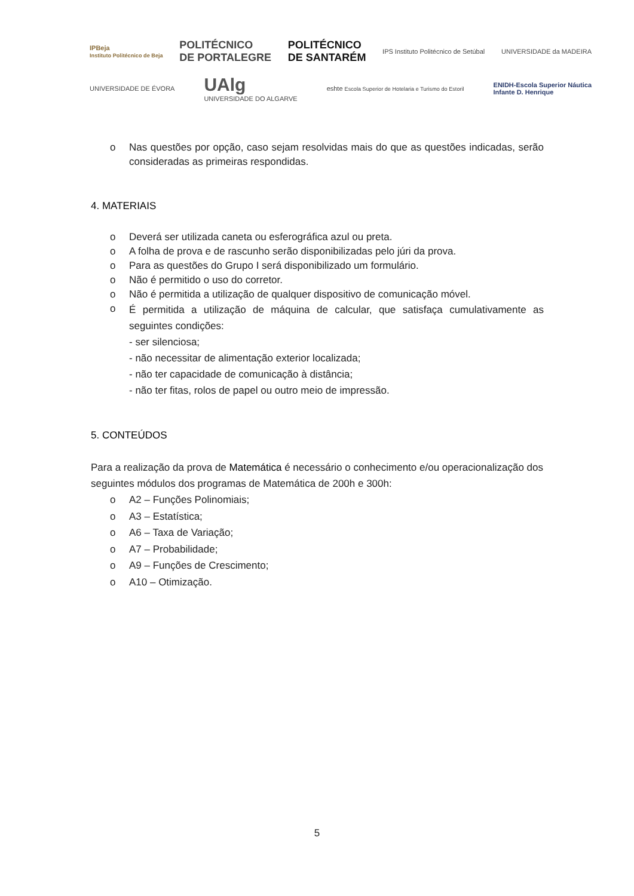IPBeja
Instituto Politécnico de Beja POLITÉCNICO
DE PORTALEGRE POLITÉCNICO
DE SANTARÉM IPS Instituto Politécnico de Setúbal UNIVERSIDADE da MADEIRA
UNIVERSIDADE DE ÉVORA UAlg
UNIVERSIDADE DO ALGARVE eshte Escola Superior de Hotelaria e Turismo do Estoril ENIDH-Escola Superior Náutica
Infante D. Henrique
o Nas questões por opção, caso sejam resolvidas mais do que as questões indicadas, serão consideradas as primeiras respondidas.
4. MATERIAIS
o Deverá ser utilizada caneta ou esferográfica azul ou preta.
o A folha de prova e de rascunho serão disponibilizadas pelo júri da prova.
o Para as questões do Grupo I será disponibilizado um formulário.
o Não é permitido o uso do corretor.
o Não é permitida a utilização de qualquer dispositivo de comunicação móvel.
o É permitida a utilização de máquina de calcular, que satisfaça cumulativamente as seguintes condições:
- ser silenciosa;
- não necessitar de alimentação exterior localizada;
- não ter capacidade de comunicação à distância;
- não ter fitas, rolos de papel ou outro meio de impressão.
5. CONTEÚDOS
Para a realização da prova de Matemática é necessário o conhecimento e/ou operacionalização dos seguintes módulos dos programas de Matemática de 200h e 300h:
o A2 – Funções Polinomiais;
o A3 – Estatística;
o A6 – Taxa de Variação;
o A7 – Probabilidade;
o A9 – Funções de Crescimento;
o A10 – Otimização.
5